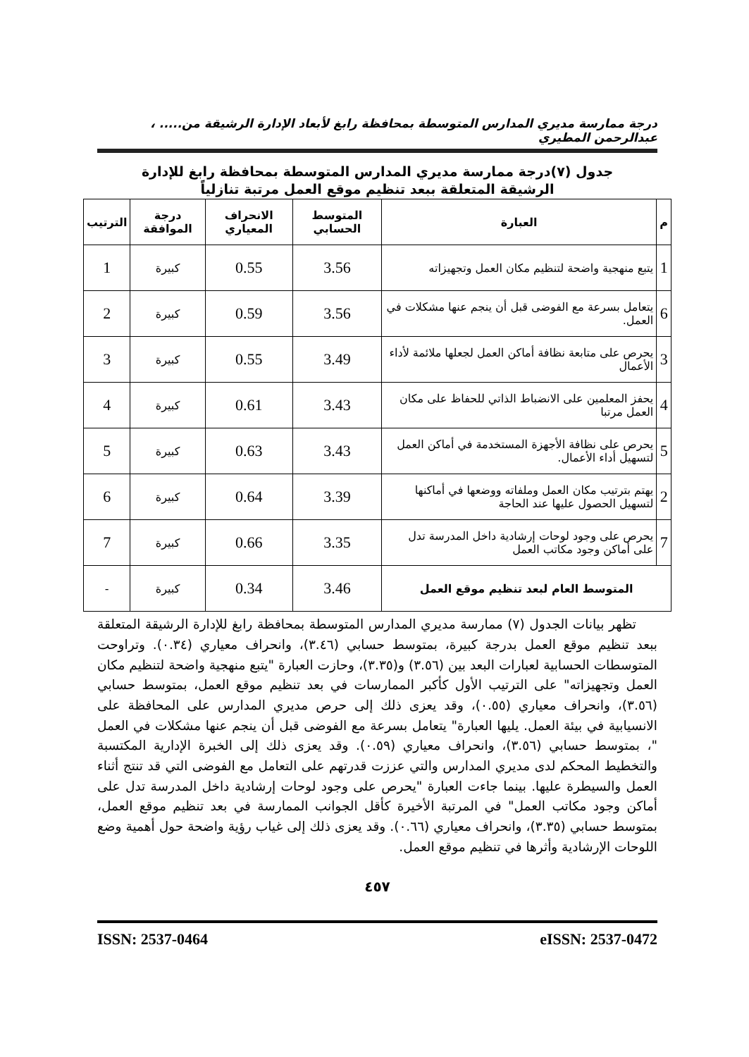درجة ممارسة مديري المدارس المتوسطة بمحافظة رابغ لأبعاد الإدارة الرشيقة من..... ، عبدالرحمن المطيري
جدول (٧)درجة ممارسة مديري المدارس المتوسطة بمحافظة رابغ للإدارة
الرشيقة المتعلقة ببعد تنظيم موقع العمل مرتبة تنازلياً
| م | العبارة | المتوسط الحسابي | الانحراف المعياري | درجة الموافقة | الترتيب |
| --- | --- | --- | --- | --- | --- |
| 1 | يتبع منهجية واضحة لتنظيم مكان العمل وتجهيزاته | 3.56 | 0.55 | كبيرة | 1 |
| 6 | يتعامل بسرعة مع الفوضى قبل أن ينجم عنها مشكلات في العمل. | 3.56 | 0.59 | كبيرة | 2 |
| 3 | يحرص على متابعة نظافة أماكن العمل لجعلها ملائمة لأداء الأعمال | 3.49 | 0.55 | كبيرة | 3 |
| 4 | يحفز المعلمين على الانضباط الذاتي للحفاظ على مكان العمل مرتبا | 3.43 | 0.61 | كبيرة | 4 |
| 5 | يحرص على نظافة الأجهزة المستخدمة في أماكن العمل لتسهيل أداء الأعمال. | 3.43 | 0.63 | كبيرة | 5 |
| 2 | يهتم بترتيب مكان العمل وملفاته ووضعها في أماكنها لتسهيل الحصول عليها عند الحاجة | 3.39 | 0.64 | كبيرة | 6 |
| 7 | يحرص على وجود لوحات إرشادية داخل المدرسة تدل على أماكن وجود مكاتب العمل | 3.35 | 0.66 | كبيرة | 7 |
| المتوسط العام لبعد تنظيم موقع العمل | | 3.46 | 0.34 | كبيرة | - |
تظهر بيانات الجدول (٧) ممارسة مديري المدارس المتوسطة بمحافظة رابغ للإدارة الرشيقة المتعلقة ببعد تنظيم موقع العمل بدرجة كبيرة، بمتوسط حسابي (٣.٤٦)، وانحراف معياري (٠.٣٤). وتراوحت المتوسطات الحسابية لعبارات البعد بين (٣.٥٦) و(٣.٣٥)، وحازت العبارة "يتبع منهجية واضحة لتنظيم مكان العمل وتجهيزاته" على الترتيب الأول كأكبر الممارسات في بعد تنظيم موقع العمل، بمتوسط حسابي (٣.٥٦)، وانحراف معياري (٠.٥٥)، وقد يعزى ذلك إلى حرص مديري المدارس على المحافظة على الانسيابية في بيئة العمل. يليها العبارة" يتعامل بسرعة مع الفوضى قبل أن ينجم عنها مشكلات في العمل "، بمتوسط حسابي (٣.٥٦)، وانحراف معياري (٠.٥٩). وقد يعزى ذلك إلى الخبرة الإدارية المكتسبة والتخطيط المحكم لدى مديري المدارس والتي عززت قدرتهم على التعامل مع الفوضى التي قد تنتج أثناء العمل والسيطرة عليها. بينما جاءت العبارة "يحرص على وجود لوحات إرشادية داخل المدرسة تدل على أماكن وجود مكاتب العمل" في المرتبة الأخيرة كأقل الجوانب الممارسة في بعد تنظيم موقع العمل، بمتوسط حسابي (٣.٣٥)، وانحراف معياري (٠.٦٦). وقد يعزى ذلك إلى غياب رؤية واضحة حول أهمية وضع اللوحات الإرشادية وأثرها في تنظيم موقع العمل.
٤٥٧
ISSN: 2537-0464 eISSN: 2537-0472